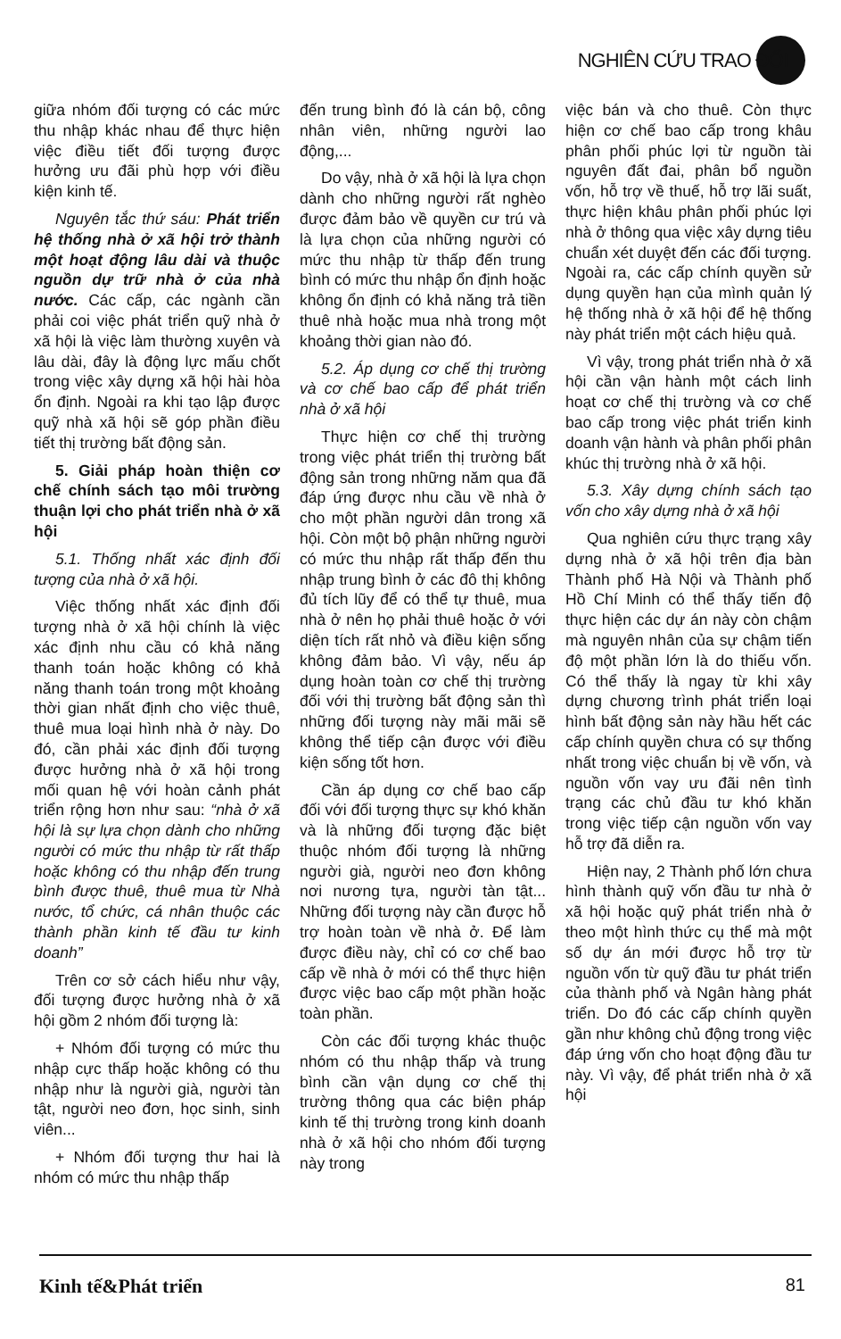NGHIÊN CỨU TRAO ĐỔI
giữa nhóm đối tượng có các mức thu nhập khác nhau để thực hiện việc điều tiết đối tượng được hưởng ưu đãi phù hợp với điều kiện kinh tế.
Nguyên tắc thứ sáu: Phát triển hệ thống nhà ở xã hội trở thành một hoạt động lâu dài và thuộc nguồn dự trữ nhà ở của nhà nước. Các cấp, các ngành cần phải coi việc phát triển quỹ nhà ở xã hội là việc làm thường xuyên và lâu dài, đây là động lực mấu chốt trong việc xây dựng xã hội hài hòa ổn định. Ngoài ra khi tạo lập được quỹ nhà xã hội sẽ góp phần điều tiết thị trường bất động sản.
5. Giải pháp hoàn thiện cơ chế chính sách tạo môi trường thuận lợi cho phát triển nhà ở xã hội
5.1. Thống nhất xác định đối tượng của nhà ở xã hội.
Việc thống nhất xác định đối tượng nhà ở xã hội chính là việc xác định nhu cầu có khả năng thanh toán hoặc không có khả năng thanh toán trong một khoảng thời gian nhất định cho việc thuê, thuê mua loại hình nhà ở này. Do đó, cần phải xác định đối tượng được hưởng nhà ở xã hội trong mối quan hệ với hoàn cảnh phát triển rộng hơn như sau: “nhà ở xã hội là sự lựa chọn dành cho những người có mức thu nhập từ rất thấp hoặc không có thu nhập đến trung bình được thuê, thuê mua từ Nhà nước, tổ chức, cá nhân thuộc các thành phần kinh tế đầu tư kinh doanh”
Trên cơ sở cách hiểu như vậy, đối tượng được hưởng nhà ở xã hội gồm 2 nhóm đối tượng là:
+ Nhóm đối tượng có mức thu nhập cực thấp hoặc không có thu nhập như là người già, người tàn tật, người neo đơn, học sinh, sinh viên...
+ Nhóm đối tượng thư hai là nhóm có mức thu nhập thấp
đến trung bình đó là cán bộ, công nhân viên, những người lao động,...
Do vậy, nhà ở xã hội là lựa chọn dành cho những người rất nghèo được đảm bảo về quyền cư trú và là lựa chọn của những người có mức thu nhập từ thấp đến trung bình có mức thu nhập ổn định hoặc không ổn định có khả năng trả tiền thuê nhà hoặc mua nhà trong một khoảng thời gian nào đó.
5.2. Áp dụng cơ chế thị trường và cơ chế bao cấp để phát triển nhà ở xã hội
Thực hiện cơ chế thị trường trong việc phát triển thị trường bất động sản trong những năm qua đã đáp ứng được nhu cầu về nhà ở cho một phần người dân trong xã hội. Còn một bộ phận những người có mức thu nhập rất thấp đến thu nhập trung bình ở các đô thị không đủ tích lũy để có thể tự thuê, mua nhà ở nên họ phải thuê hoặc ở với diện tích rất nhỏ và điều kiện sống không đảm bảo. Vì vậy, nếu áp dụng hoàn toàn cơ chế thị trường đối với thị trường bất động sản thì những đối tượng này mãi mãi sẽ không thể tiếp cận được với điều kiện sống tốt hơn.
Cần áp dụng cơ chế bao cấp đối với đối tượng thực sự khó khăn và là những đối tượng đặc biệt thuộc nhóm đối tượng là những người già, người neo đơn không nơi nương tựa, người tàn tật... Những đối tượng này cần được hỗ trợ hoàn toàn về nhà ở. Để làm được điều này, chỉ có cơ chế bao cấp về nhà ở mới có thể thực hiện được việc bao cấp một phần hoặc toàn phần.
Còn các đối tượng khác thuộc nhóm có thu nhập thấp và trung bình cần vận dụng cơ chế thị trường thông qua các biện pháp kinh tế thị trường trong kinh doanh nhà ở xã hội cho nhóm đối tượng này trong
việc bán và cho thuê. Còn thực hiện cơ chế bao cấp trong khâu phân phối phúc lợi từ nguồn tài nguyên đất đai, phân bổ nguồn vốn, hỗ trợ về thuế, hỗ trợ lãi suất, thực hiện khâu phân phối phúc lợi nhà ở thông qua việc xây dựng tiêu chuẩn xét duyệt đến các đối tượng. Ngoài ra, các cấp chính quyền sử dụng quyền hạn của mình quản lý hệ thống nhà ở xã hội để hệ thống này phát triển một cách hiệu quả.
Vì vậy, trong phát triển nhà ở xã hội cần vận hành một cách linh hoạt cơ chế thị trường và cơ chế bao cấp trong việc phát triển kinh doanh vận hành và phân phối phân khúc thị trường nhà ở xã hội.
5.3. Xây dựng chính sách tạo vốn cho xây dựng nhà ở xã hội
Qua nghiên cứu thực trạng xây dựng nhà ở xã hội trên địa bàn Thành phố Hà Nội và Thành phố Hồ Chí Minh có thể thấy tiến độ thực hiện các dự án này còn chậm mà nguyên nhân của sự chậm tiến độ một phần lớn là do thiếu vốn. Có thể thấy là ngay từ khi xây dựng chương trình phát triển loại hình bất động sản này hầu hết các cấp chính quyền chưa có sự thống nhất trong việc chuẩn bị về vốn, và nguồn vốn vay ưu đãi nên tình trạng các chủ đầu tư khó khăn trong việc tiếp cận nguồn vốn vay hỗ trợ đã diễn ra.
Hiện nay, 2 Thành phố lớn chưa hình thành quỹ vốn đầu tư nhà ở xã hội hoặc quỹ phát triển nhà ở theo một hình thức cụ thể mà một số dự án mới được hỗ trợ từ nguồn vốn từ quỹ đầu tư phát triển của thành phố và Ngân hàng phát triển. Do đó các cấp chính quyền gần như không chủ động trong việc đáp ứng vốn cho hoạt động đầu tư này. Vì vậy, để phát triển nhà ở xã hội
Kinh tế&Phát triển 81